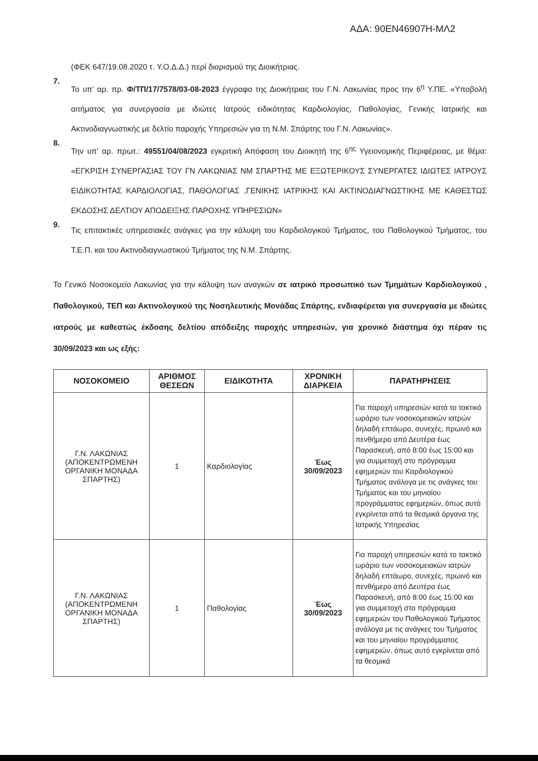ΑΔΑ: 90ΕΝ46907Η-ΜΛ2
(ΦΕΚ 647/19.08.2020 τ. Υ.Ο.Δ.Δ.) περί διορισμού της Διοικήτριας.
7.
Το υπ’ αρ. πρ. Φ/ΤΠ/17/7578/03-08-2023 έγγραφο της Διοικήτριας του Γ.Ν. Λακωνίας προς την 6<sup>η</sup> Υ.ΠΕ. «Υποβολή αιτήματος για συνεργασία με ιδιώτες Ιατρούς ειδικότητας Καρδιολογίας, Παθολογίας, Γενικής Ιατρικής και Ακτινοδιαγνωστικής με δελτίο παροχής Υπηρεσιών για τη Ν.Μ. Σπάρτης του Γ.Ν. Λακωνίας».
8.
Την υπ’ αρ. πρωτ.: 49551/04/08/2023 εγκριτική Απόφαση του Διοικητή της 6<sup>ης</sup> Υγειονομικής Περιφέρειας, με θέμα: «ΕΓΚΡΙΣΗ ΣΥΝΕΡΓΑΣΙΑΣ ΤΟΥ ΓΝ ΛΑΚΩΝΙΑΣ ΝΜ ΣΠΑΡΤΗΣ ΜΕ ΕΞΩΤΕΡΙΚΟΥΣ ΣΥΝΕΡΓΑΤΕΣ ΙΔΙΩΤΕΣ ΙΑΤΡΟΥΣ ΕΙΔΙΚΟΤΗΤΑΣ ΚΑΡΔΙΟΛΟΓΙΑΣ, ΠΑΘΟΛΟΓΙΑΣ ,ΓΕΝΙΚΗΣ ΙΑΤΡΙΚΗΣ ΚΑΙ ΑΚΤΙΝΟΔΙΑΓΝΩΣΤΙΚΗΣ ΜΕ ΚΑΘΕΣΤΩΣ ΕΚΔΟΣΗΣ ΔΕΛΤΙΟΥ ΑΠΟΔΕΙΞΗΣ ΠΑΡΟΧΗΣ ΥΠΗΡΕΣΙΩΝ»
9.
Τις επιτακτικές υπηρεσιακές ανάγκες για την κάλυψη του Καρδιολογικού Τμήματος, του Παθολογικού Τμήματος, του Τ.Ε.Π. και του Ακτινοδιαγνωστικού Τμήματος της Ν.Μ. Σπάρτης.
Το Γενικό Νοσοκομείο Λακωνίας για την κάλυψη των αναγκών σε ιατρικό προσωπικό των Τμημάτων Καρδιολογικού , Παθολογικού, ΤΕΠ και Ακτινολογικού της Νοσηλευτικής Μονάδας Σπάρτης, ενδιαφέρεται για συνεργασία με ιδιώτες ιατρούς με καθεστώς έκδοσης δελτίου απόδειξης παροχής υπηρεσιών, για χρονικό διάστημα όχι πέραν τις 30/09/2023 και ως εξής:
| ΝΟΣΟΚΟΜΕΙΟ | ΑΡΙΘΜΟΣ ΘΕΣΕΩΝ | ΕΙΔΙΚΟΤΗΤΑ | ΧΡΟΝΙΚΗ ΔΙΑΡΚΕΙΑ | ΠΑΡΑΤΗΡΗΣΕΙΣ |
| --- | --- | --- | --- | --- |
| Γ.Ν. ΛΑΚΩΝΙΑΣ (ΑΠΟΚΕΝΤΡΩΜΕΝΗ ΟΡΓΑΝΙΚΗ ΜΟΝΑΔΑ ΣΠΑΡΤΗΣ) | 1 | Καρδιολογίας | Έως 30/09/2023 | Για παροχή υπηρεσιών κατά το τακτικό ωράριο των νοσοκομειακών ιατρών δηλαδή επτάωρο, συνεχές, πρωινό και πενθήμερο από Δευτέρα έως Παρασκευή, από 8:00 έως 15:00 και για συμμετοχή στο πρόγραμμα εφημεριών του Καρδιολογικού Τμήματος ανάλογα με τις ανάγκες του Τμήματος και του μηνιαίου προγράμματος εφημεριών, όπως αυτό εγκρίνεται από τα θεσμικά όργανα της Ιατρικής Υπηρεσίας |
| Γ.Ν. ΛΑΚΩΝΙΑΣ (ΑΠΟΚΕΝΤΡΩΜΕΝΗ ΟΡΓΑΝΙΚΗ ΜΟΝΑΔΑ ΣΠΑΡΤΗΣ) | 1 | Παθολογίας | Έως 30/09/2023 | Για παροχή υπηρεσιών κατά το τακτικό ωράριο των νοσοκομειακών ιατρών δηλαδή επτάωρο, συνεχές, πρωινό και πενθήμερο από Δευτέρα έως Παρασκευή, από 8:00 έως 15:00 και για συμμετοχή στο πρόγραμμα εφημεριών του Παθολογικού Τμήματος ανάλογα με τις ανάγκες του Τμήματος και του μηνιαίου προγράμματος εφημεριών, όπως αυτό εγκρίνεται από τα θεσμικά |